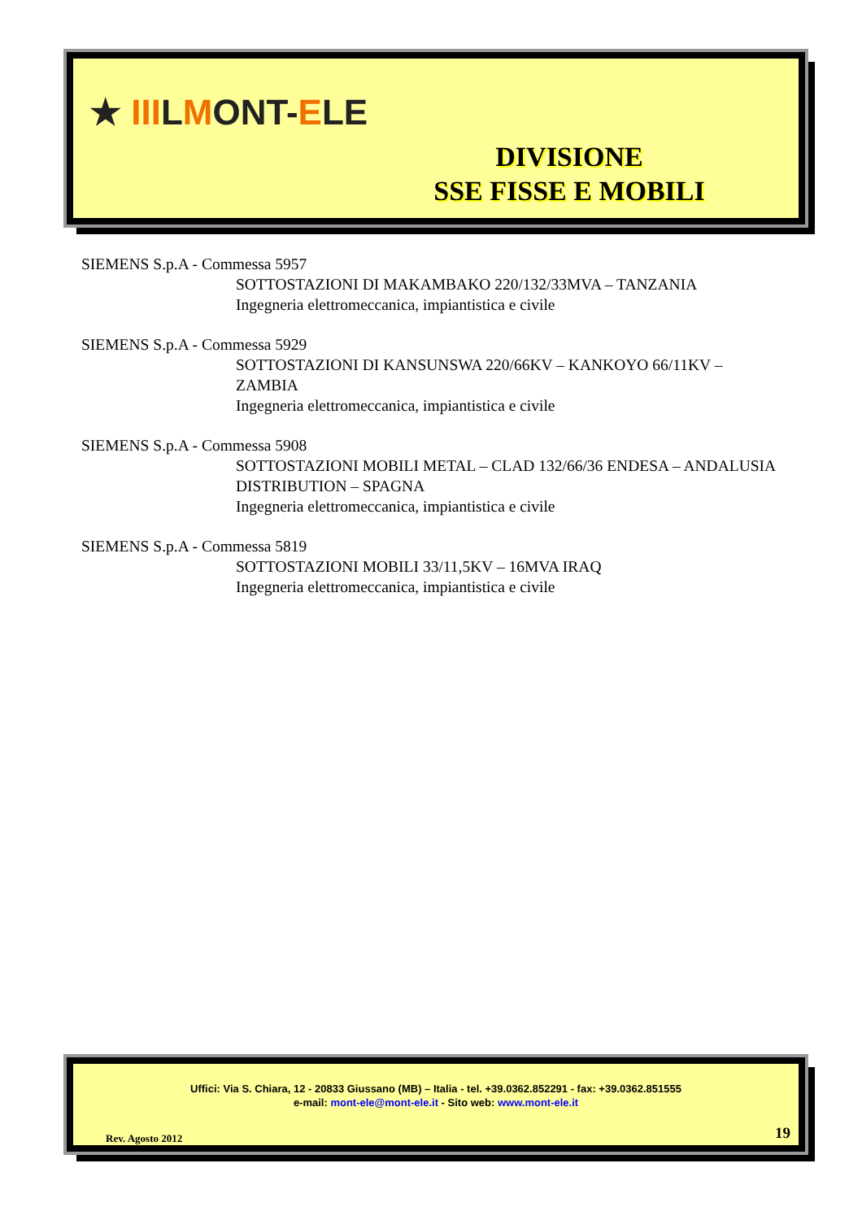★ IIILMONT-ELE
DIVISIONE
SSE FISSE E MOBILI
SIEMENS S.p.A - Commessa 5957
SOTTOSTAZIONI DI MAKAMBAKO 220/132/33MVA – TANZANIA
Ingegneria elettromeccanica, impiantistica e civile
SIEMENS S.p.A - Commessa 5929
SOTTOSTAZIONI DI KANSUNSWA 220/66KV – KANKOYO 66/11KV – ZAMBIA
Ingegneria elettromeccanica, impiantistica e civile
SIEMENS S.p.A - Commessa 5908
SOTTOSTAZIONI MOBILI METAL – CLAD 132/66/36 ENDESA – ANDALUSIA DISTRIBUTION – SPAGNA
Ingegneria elettromeccanica, impiantistica e civile
SIEMENS S.p.A - Commessa 5819
SOTTOSTAZIONI MOBILI 33/11,5KV – 16MVA IRAQ
Ingegneria elettromeccanica, impiantistica e civile
Uffici: Via S. Chiara, 12 - 20833 Giussano (MB) – Italia - tel. +39.0362.852291 - fax: +39.0362.851555
e-mail: mont-ele@mont-ele.it - Sito web: www.mont-ele.it
Rev. Agosto 2012 19